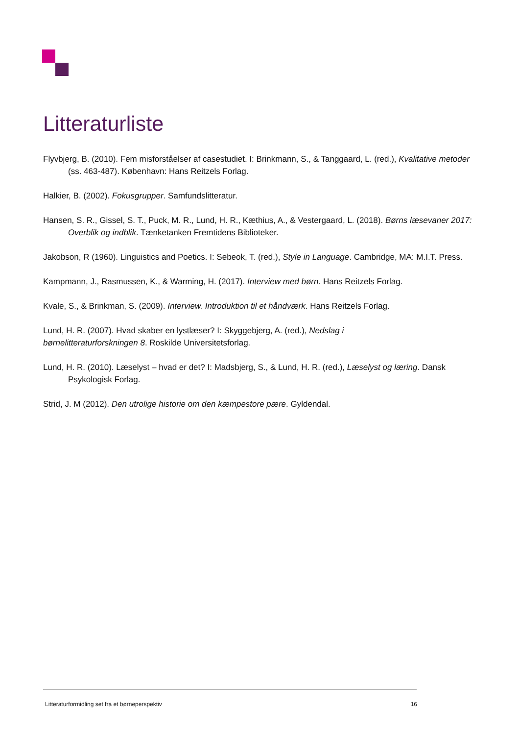Litteraturliste
Flyvbjerg, B. (2010). Fem misforståelser af casestudiet. I: Brinkmann, S., & Tanggaard, L. (red.), Kvalitative metoder (ss. 463-487). København: Hans Reitzels Forlag.
Halkier, B. (2002). Fokusgrupper. Samfundslitteratur.
Hansen, S. R., Gissel, S. T., Puck, M. R., Lund, H. R., Kæthius, A., & Vestergaard, L. (2018). Børns læsevaner 2017: Overblik og indblik. Tænketanken Fremtidens Biblioteker.
Jakobson, R (1960). Linguistics and Poetics. I: Sebeok, T. (red.), Style in Language. Cambridge, MA: M.I.T. Press.
Kampmann, J., Rasmussen, K., & Warming, H. (2017). Interview med børn. Hans Reitzels Forlag.
Kvale, S., & Brinkman, S. (2009). Interview. Introduktion til et håndværk. Hans Reitzels Forlag.
Lund, H. R. (2007). Hvad skaber en lystlæser? I: Skyggebjerg, A. (red.), Nedslag i
børnelitteraturforskningen 8. Roskilde Universitetsforlag.
Lund, H. R. (2010). Læselyst – hvad er det? I: Madsbjerg, S., & Lund, H. R. (red.), Læselyst og læring. Dansk Psykologisk Forlag.
Strid, J. M (2012). Den utrolige historie om den kæmpestore pære. Gyldendal.
Litteraturformidling set fra et børneperspektiv 16